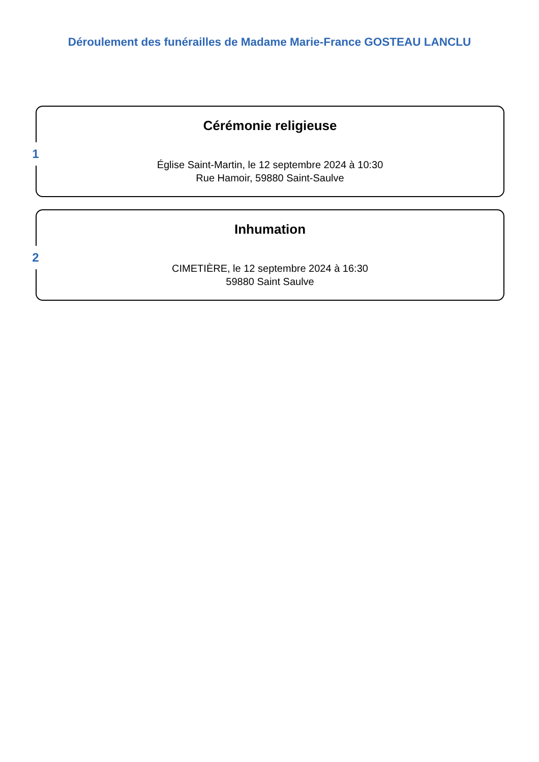Déroulement des funérailles de Madame Marie-France GOSTEAU LANCLU
1
Cérémonie religieuse
Église Saint-Martin, le 12 septembre 2024 à 10:30
Rue Hamoir, 59880 Saint-Saulve
2
Inhumation
CIMETIÈRE, le 12 septembre 2024 à 16:30
59880 Saint Saulve